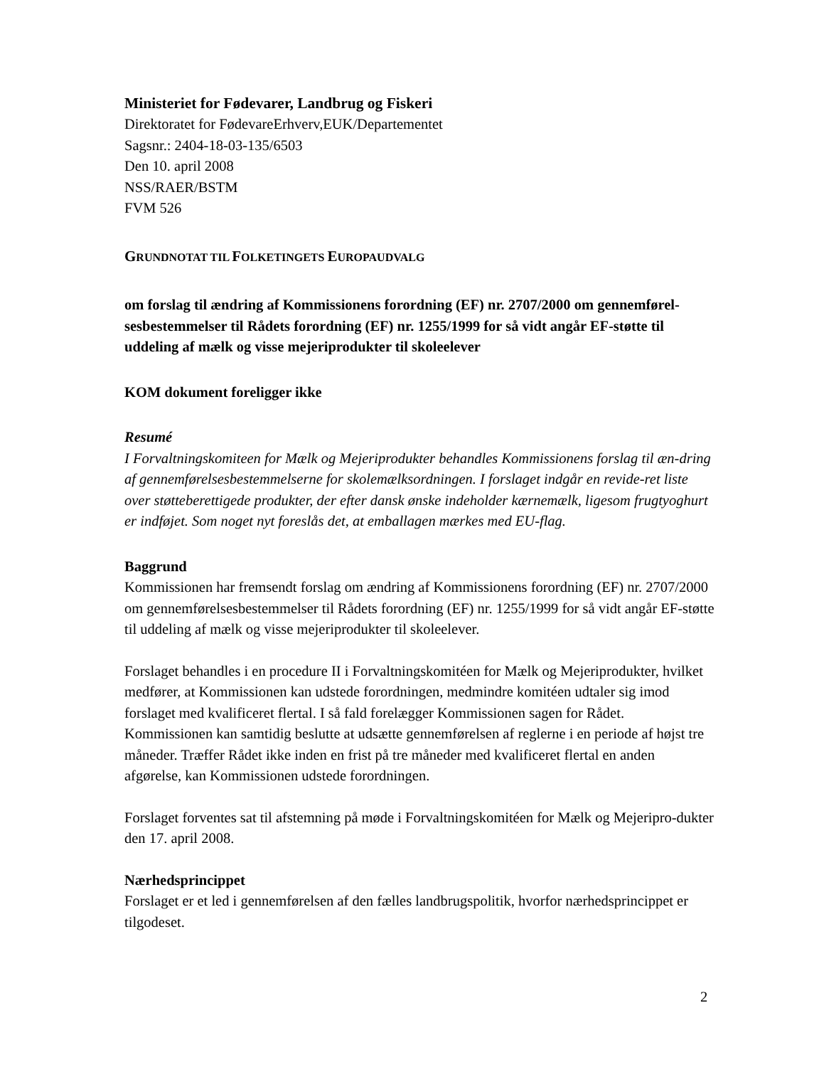Ministeriet for Fødevarer, Landbrug og Fiskeri
Direktoratet for FødevareErhverv,EUK/Departementet
Sagsnr.: 2404-18-03-135/6503
Den 10. april 2008
NSS/RAER/BSTM
FVM 526
GRUNDNOTAT TIL FOLKETINGETS EUROPAUDVALG
om forslag til ændring af Kommissionens forordning (EF) nr. 2707/2000 om gennemførel-sesbestemmelser til Rådets forordning (EF) nr. 1255/1999 for så vidt angår EF-støtte til uddeling af mælk og visse mejeriprodukter til skoleelever
KOM dokument foreligger ikke
Resumé
I Forvaltningskomiteen for Mælk og Mejeriprodukter behandles Kommissionens forslag til æn-dring af gennemførelsesbestemmelserne for skolemælksordningen. I forslaget indgår en revide-ret liste over støtteberettigede produkter, der efter dansk ønske indeholder kærnemælk, ligesom frugtyoghurt er indføjet. Som noget nyt foreslås det, at emballagen mærkes med EU-flag.
Baggrund
Kommissionen har fremsendt forslag om ændring af Kommissionens forordning (EF) nr. 2707/2000 om gennemførelsesbestemmelser til Rådets forordning (EF) nr. 1255/1999 for så vidt angår EF-støtte til uddeling af mælk og visse mejeriprodukter til skoleelever.
Forslaget behandles i en procedure II i Forvaltningskomitéen for Mælk og Mejeriprodukter, hvilket medfører, at Kommissionen kan udstede forordningen, medmindre komitéen udtaler sig imod forslaget med kvalificeret flertal. I så fald forelægger Kommissionen sagen for Rådet. Kommissionen kan samtidig beslutte at udsætte gennemførelsen af reglerne i en periode af højst tre måneder. Træffer Rådet ikke inden en frist på tre måneder med kvalificeret flertal en anden afgørelse, kan Kommissionen udstede forordningen.
Forslaget forventes sat til afstemning på møde i Forvaltningskomitéen for Mælk og Mejeripro-dukter den 17. april 2008.
Nærhedsprincippet
Forslaget er et led i gennemførelsen af den fælles landbrugspolitik, hvorfor nærhedsprincippet er tilgodeset.
2